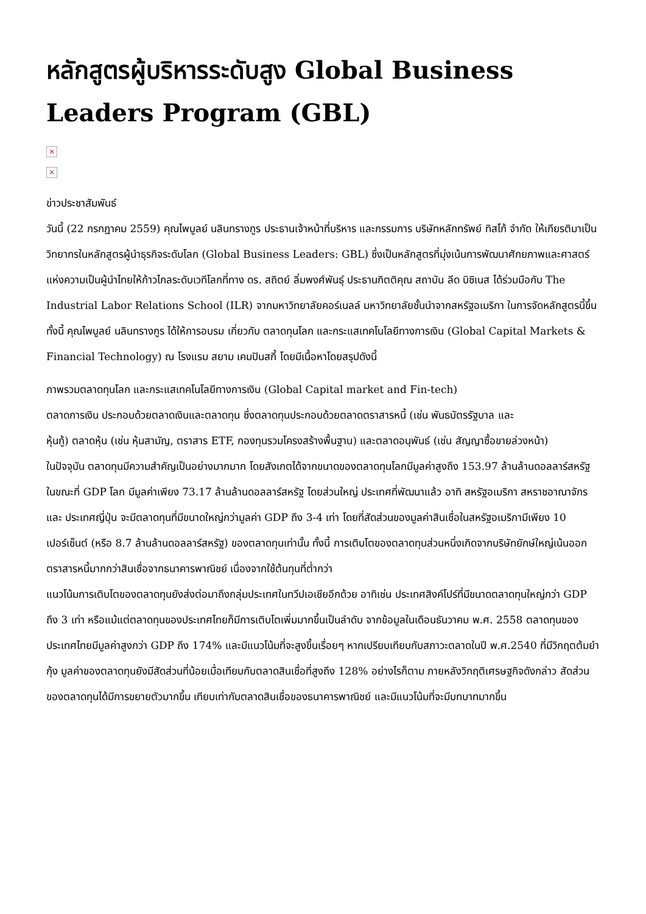หลักสูตรผู้บริหารระดับสูง Global Business Leaders Program (GBL)
×
×
ข่าวประชาสัมพันธ์
วันนี้ (22 กรกฎาคม 2559) คุณไพบูลย์ นลินทรางกูร ประธานเจ้าหน้าที่บริหาร และกรรมการ บริษัทหลักทรัพย์ ทิสโก้ จำกัด ให้เกียรติมาเป็นวิทยากรในหลักสูตรผู้นำธุรกิจระดับโลก (Global Business Leaders: GBL) ซึ่งเป็นหลักสูตรที่มุ่งเน้นการพัฒนาศักยภาพและศาสตร์แห่งความเป็นผู้นำไทยให้ก้าวไกลระดับเวทีโลกที่ทาง ดร. สถิตย์ ลิ่มพงศ์พันธุ์ ประธานกิตติคุณ สถาบัน ลีด บิซิเนส ได้ร่วมมือกับ The Industrial Labor Relations School (ILR) จากมหาวิทยาลัยคอร์เนลล์ มหาวิทยาลัยชั้นนำจากสหรัฐอเมริกา ในการจัดหลักสูตรนี้ขึ้น
ทั้งนี้ คุณไพบูลย์ นลินทรางกูร ได้ให้การอบรม เกี่ยวกับ ตลาดทุนโลก และกระแสเทคโนโลยีทางการเงิน (Global Capital Markets & Financial Technology) ณ โรงแรม สยาม เคมปินสกี้ โดยมีเนื้อหาโดยสรุปดังนี้
ภาพรวมตลาดทุนโลก และกระแสเทคโนโลยีทางการเงิน (Global Capital market and Fin-tech)
ตลาดการเงิน ประกอบด้วยตลาดเงินและตลาดทุน ซึ่งตลาดทุนประกอบด้วยตลาดตราสารหนี้ (เช่น พันธบัตรรัฐบาล และ
หุ้นกู้) ตลาดหุ้น (เช่น หุ้นสามัญ, ตราสาร ETF, กองทุนรวมโครงสร้างพื้นฐาน) และตลาดอนุพันธ์ (เช่น สัญญาซื้อขายล่วงหน้า)
ในปัจจุบัน ตลาดทุนมีความสำคัญเป็นอย่างมากมาก โดยสังเกตได้จากขนาดของตลาดทุนโลกมีมูลค่าสูงถึง 153.97 ล้านล้านดอลลาร์สหรัฐ ในขณะที่ GDP โลก มีมูลค่าเพียง 73.17 ล้านล้านดอลลาร์สหรัฐ โดยส่วนใหญ่ ประเทศที่พัฒนาแล้ว อาทิ สหรัฐอเมริกา สหราชอาณาจักร และ ประเทศญี่ปุ่น จะมีตลาดทุนที่มีขนาดใหญ่กว่ามูลค่า GDP ถึง 3-4 เท่า โดยที่สัดส่วนของมูลค่าสินเชื่อในสหรัฐอเมริกามีเพียง 10 เปอร์เซ็นต์ (หรือ 8.7 ล้านล้านดอลลาร์สหรัฐ) ของตลาดทุนเท่านั้น ทั้งนี้ การเติบโตของตลาดทุนส่วนหนึ่งเกิดจากบริษัทยักษ์ใหญ่เน้นออกตราสารหนี้มากกว่าสินเชื่อจากธนาคารพาณิชย์ เนื่องจากใช้ต้นทุนที่ต่ำกว่า
แนวโน้มการเติบโตของตลาดทุนยังส่งต่อมาถึงกลุ่มประเทศในทวีปเอเชียอีกด้วย อาทิเช่น ประเทศสิงค์โปร์ที่มีขนาดตลาดทุนใหญ่กว่า GDP ถึง 3 เท่า หรือแม้แต่ตลาดทุนของประเทศไทยก็มีการเติบโตเพิ่มมากขึ้นเป็นลำดับ จากข้อมูลในเดือนธันวาคม พ.ศ. 2558 ตลาดทุนของประเทศไทยมีมูลค่าสูงกว่า GDP ถึง 174% และมีแนวโน้มที่จะสูงขึ้นเรื่อยๆ หากเปรียบเทียบกับสภาวะตลาดในปี พ.ศ.2540 ที่มีวิกฤตต้มยำกุ้ง มูลค่าของตลาดทุนยังมีสัดส่วนที่น้อยเมื่อเทียบกับตลาดสินเชื่อที่สูงถึง 128% อย่างไรก็ตาม ภายหลังวิกฤติเศรษฐกิจดังกล่าว สัดส่วนของตลาดทุนได้มีการขยายตัวมากขึ้น เทียบเท่ากับตลาดสินเชื่อของธนาคารพาณิชย์ และมีแนวโน้มที่จะมีบทบาทมากขึ้น